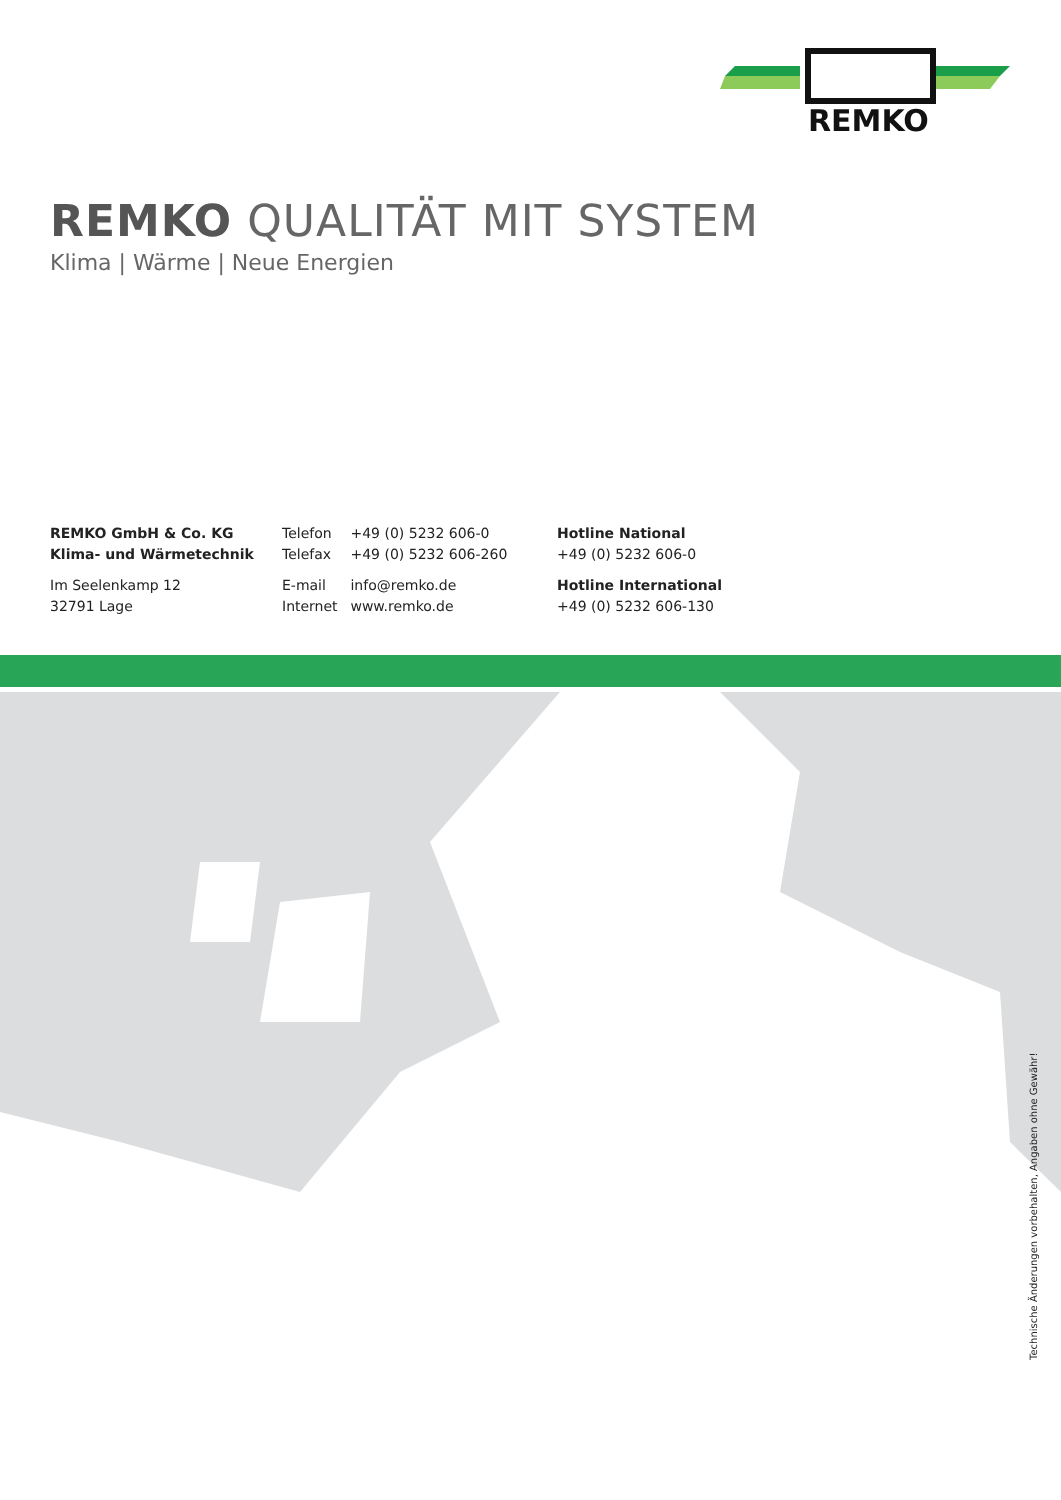REMKO
REMKO QUALITÄT MIT SYSTEM
Klima | Wärme | Neue Energien
REMKO GmbH & Co. KG
Klima- und Wärmetechnik
Im Seelenkamp 12
32791 Lage
Telefon +49 (0) 5232 606-0
Telefax +49 (0) 5232 606-260
E-mail info@remko.de
Internet www.remko.de
Hotline National
+49 (0) 5232 606-0
Hotline International
+49 (0) 5232 606-130
Technische Änderungen vorbehalten, Angaben ohne Gewähr!